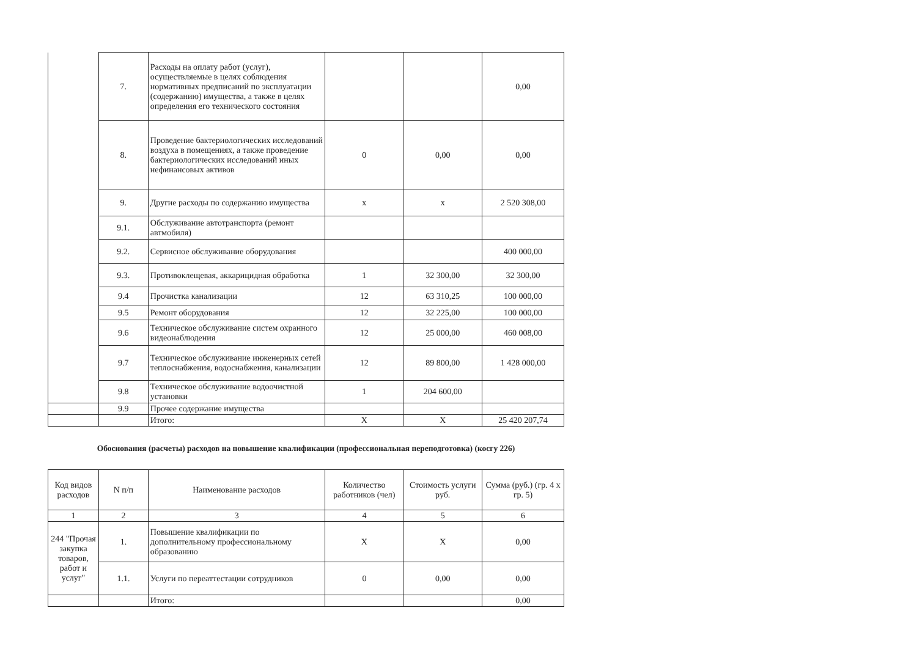| | 7. | Расходы на оплату работ (услуг), осуществляемые в целях соблюдения нормативных предписаний по эксплуатации (содержанию) имущества, а также в целях определения его технического состояния | | | 0,00 |
| | 8. | Проведение бактериологических исследований воздуха в помещениях, а также проведение бактериологических исследований иных нефинансовых активов | 0 | 0,00 | 0,00 |
| | 9. | Другие расходы по содержанию имущества | х | х | 2 520 308,00 |
| | 9.1. | Обслуживание автотранспорта (ремонт автмобиля) | | | |
| | 9.2. | Сервисное обслуживание оборудования | | | 400 000,00 |
| | 9.3. | Противоклещевая, аккарицидная обработка | 1 | 32 300,00 | 32 300,00 |
| | 9.4 | Прочистка канализации | 12 | 63 310,25 | 100 000,00 |
| | 9.5 | Ремонт оборудования | 12 | 32 225,00 | 100 000,00 |
| | 9.6 | Техническое обслуживание систем охранного видеонаблюдения | 12 | 25 000,00 | 460 008,00 |
| | 9.7 | Техническое обслуживание инженерных сетей теплоснабжения, водоснабжения, канализации | 12 | 89 800,00 | 1 428 000,00 |
| | 9.8 | Техническое обслуживание водоочистной установки | 1 | 204 600,00 | |
| | 9.9 | Прочее содержание имущества | | | |
| | | Итого: | X | X | 25 420 207,74 |
Обоснования (расчеты) расходов на повышение квалификации (профессиональная переподготовка) (косгу 226)
| Код видов расходов | N п/п | Наименование расходов | Количество работников (чел) | Стоимость услуги руб. | Сумма (руб.) (гр. 4 х гр. 5) |
| --- | --- | --- | --- | --- | --- |
| 1 | 2 | 3 | 4 | 5 | 6 |
| 244 "Прочая закупка товаров, работ и услуг" | 1. | Повышение квалификации по дополнительному профессиональному образованию | X | X | 0,00 |
| | 1.1. | Услуги по переаттестации сотрудников | 0 | 0,00 | 0,00 |
| | | Итого: | | | 0,00 |